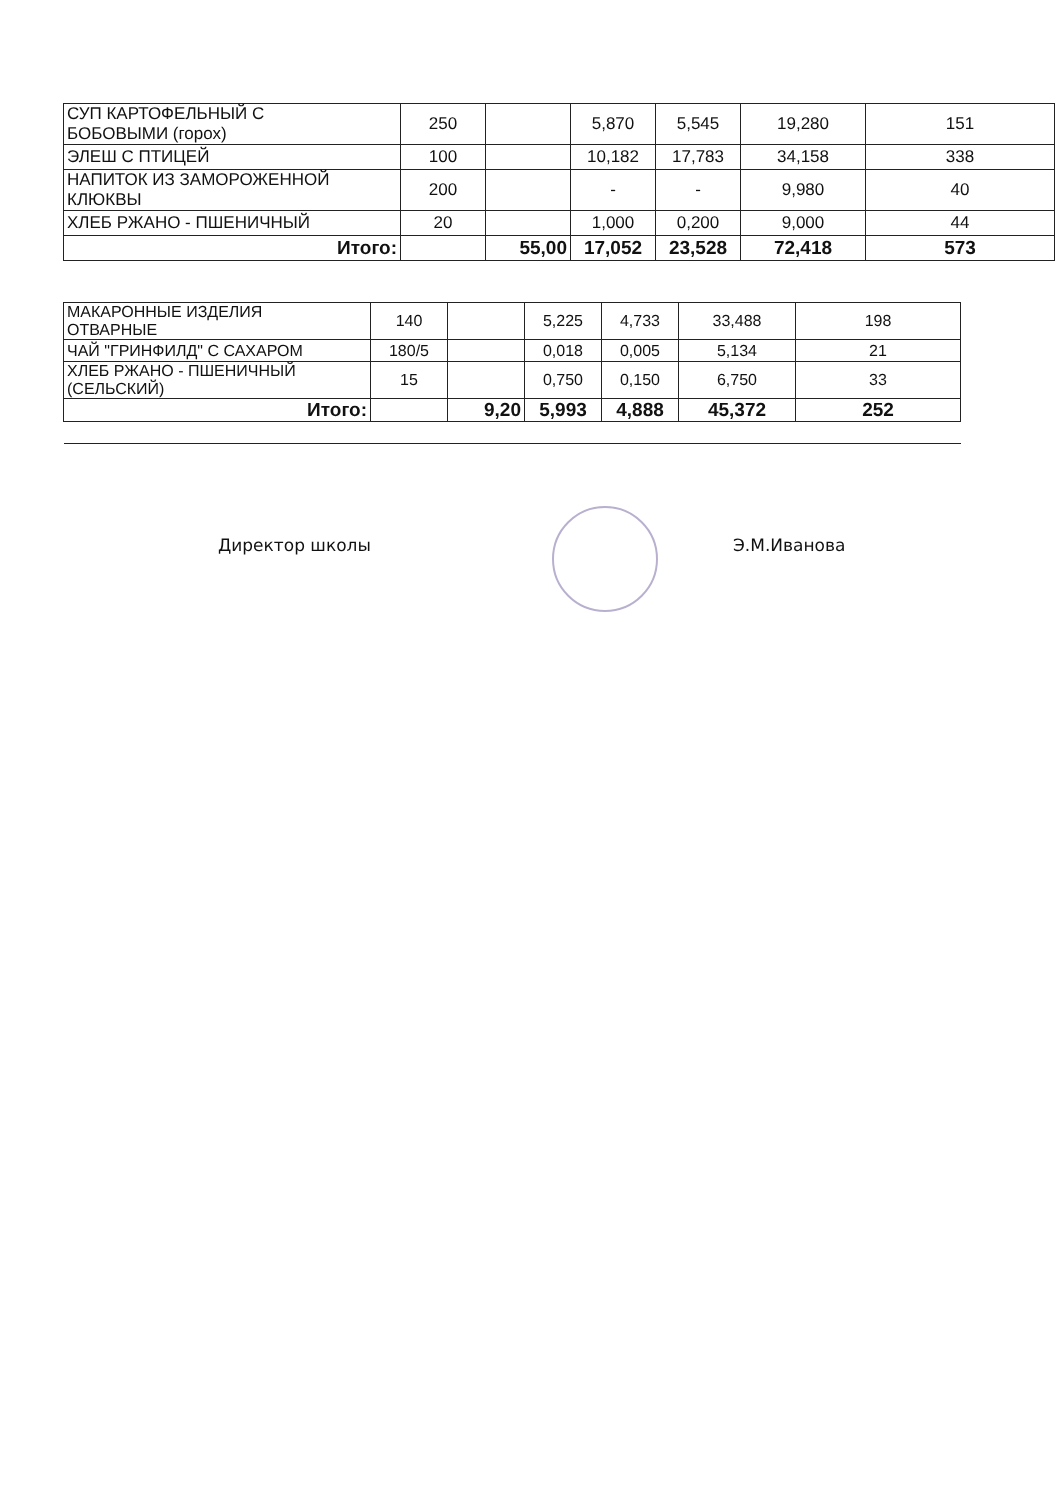| СУП КАРТОФЕЛЬНЫЙ С БОБОВЫМИ (горох) | 250 | | 5,870 | 5,545 | 19,280 | 151 |
| ЭЛЕШ С ПТИЦЕЙ | 100 | | 10,182 | 17,783 | 34,158 | 338 |
| НАПИТОК ИЗ ЗАМОРОЖЕННОЙ КЛЮКВЫ | 200 | | - | - | 9,980 | 40 |
| ХЛЕБ РЖАНО - ПШЕНИЧНЫЙ | 20 | | 1,000 | 0,200 | 9,000 | 44 |
| Итого: | | 55,00 | 17,052 | 23,528 | 72,418 | 573 |
| МАКАРОННЫЕ ИЗДЕЛИЯ ОТВАРНЫЕ | 140 | | 5,225 | 4,733 | 33,488 | 198 |
| ЧАЙ "ГРИНФИЛД" С САХАРОМ | 180/5 | | 0,018 | 0,005 | 5,134 | 21 |
| ХЛЕБ РЖАНО - ПШЕНИЧНЫЙ (СЕЛЬСКИЙ) | 15 | | 0,750 | 0,150 | 6,750 | 33 |
| Итого: | | 9,20 | 5,993 | 4,888 | 45,372 | 252 |
Директор школы Э.М.Иванова